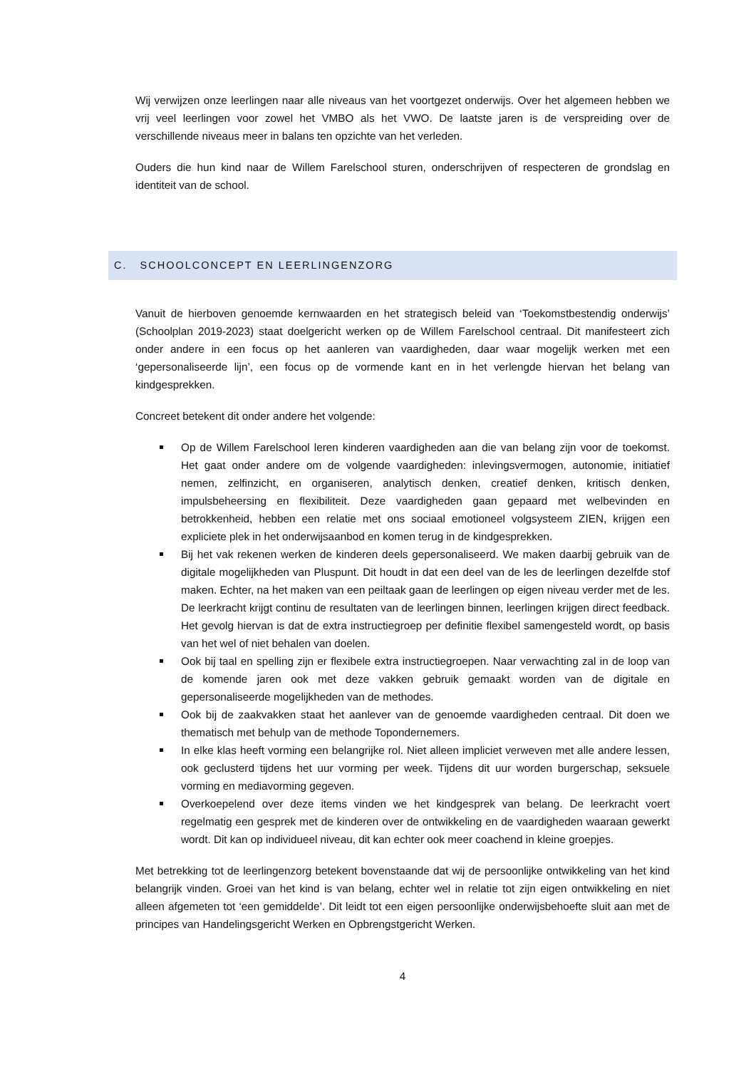Wij verwijzen onze leerlingen naar alle niveaus van het voortgezet onderwijs. Over het algemeen hebben we vrij veel leerlingen voor zowel het VMBO als het VWO. De laatste jaren is de verspreiding over de verschillende niveaus meer in balans ten opzichte van het verleden.
Ouders die hun kind naar de Willem Farelschool sturen, onderschrijven of respecteren de grondslag en identiteit van de school.
C. SCHOOLCONCEPT EN LEERLINGENZORG
Vanuit de hierboven genoemde kernwaarden en het strategisch beleid van ‘Toekomstbestendig onderwijs’ (Schoolplan 2019-2023) staat doelgericht werken op de Willem Farelschool centraal. Dit manifesteert zich onder andere in een focus op het aanleren van vaardigheden, daar waar mogelijk werken met een ‘gepersonaliseerde lijn’, een focus op de vormende kant en in het verlengde hiervan het belang van kindgesprekken.
Concreet betekent dit onder andere het volgende:
Op de Willem Farelschool leren kinderen vaardigheden aan die van belang zijn voor de toekomst. Het gaat onder andere om de volgende vaardigheden: inlevingsvermogen, autonomie, initiatief nemen, zelfinzicht, en organiseren, analytisch denken, creatief denken, kritisch denken, impulsbeheersing en flexibiliteit. Deze vaardigheden gaan gepaard met welbevinden en betrokkenheid, hebben een relatie met ons sociaal emotioneel volgsysteem ZIEN, krijgen een expliciete plek in het onderwijsaanbod en komen terug in de kindgesprekken.
Bij het vak rekenen werken de kinderen deels gepersonaliseerd. We maken daarbij gebruik van de digitale mogelijkheden van Pluspunt. Dit houdt in dat een deel van de les de leerlingen dezelfde stof maken. Echter, na het maken van een peiltaak gaan de leerlingen op eigen niveau verder met de les. De leerkracht krijgt continu de resultaten van de leerlingen binnen, leerlingen krijgen direct feedback. Het gevolg hiervan is dat de extra instructiegroep per definitie flexibel samengesteld wordt, op basis van het wel of niet behalen van doelen.
Ook bij taal en spelling zijn er flexibele extra instructiegroepen. Naar verwachting zal in de loop van de komende jaren ook met deze vakken gebruik gemaakt worden van de digitale en gepersonaliseerde mogelijkheden van de methodes.
Ook bij de zaakvakken staat het aanlever van de genoemde vaardigheden centraal. Dit doen we thematisch met behulp van de methode Topondernemers.
In elke klas heeft vorming een belangrijke rol. Niet alleen impliciet verweven met alle andere lessen, ook geclusterd tijdens het uur vorming per week. Tijdens dit uur worden burgerschap, seksuele vorming en mediavorming gegeven.
Overkoepelend over deze items vinden we het kindgesprek van belang. De leerkracht voert regelmatig een gesprek met de kinderen over de ontwikkeling en de vaardigheden waaraan gewerkt wordt. Dit kan op individueel niveau, dit kan echter ook meer coachend in kleine groepjes.
Met betrekking tot de leerlingenzorg betekent bovenstaande dat wij de persoonlijke ontwikkeling van het kind belangrijk vinden. Groei van het kind is van belang, echter wel in relatie tot zijn eigen ontwikkeling en niet alleen afgemeten tot ‘een gemiddelde’. Dit leidt tot een eigen persoonlijke onderwijsbehoefte sluit aan met de principes van Handelingsgericht Werken en Opbrengstgericht Werken.
4